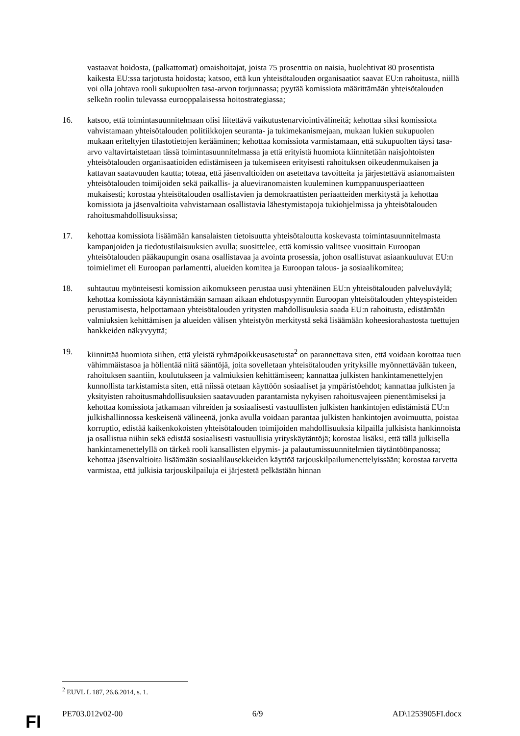vastaavat hoidosta, (palkattomat) omaishoitajat, joista 75 prosenttia on naisia, huolehtivat 80 prosentista kaikesta EU:ssa tarjotusta hoidosta; katsoo, että kun yhteisötalouden organisaatiot saavat EU:n rahoitusta, niillä voi olla johtava rooli sukupuolten tasa-arvon torjunnassa; pyytää komissiota määrittämään yhteisötalouden selkeän roolin tulevassa eurooppalaisessa hoitostrategiassa;
16. katsoo, että toimintasuunnitelmaan olisi liitettävä vaikutustenarviointivälineitä; kehottaa siksi komissiota vahvistamaan yhteisötalouden politiikkojen seuranta- ja tukimekanismejaan, mukaan lukien sukupuolen mukaan eriteltyjen tilastotietojen kerääminen; kehottaa komissiota varmistamaan, että sukupuolten täysi tasa-arvo valtavirtaistetaan tässä toimintasuunnitelmassa ja että erityistä huomiota kiinnitetään naisjohtoisten yhteisötalouden organisaatioiden edistämiseen ja tukemiseen erityisesti rahoituksen oikeudenmukaisen ja kattavan saatavuuden kautta; toteaa, että jäsenvaltioiden on asetettava tavoitteita ja järjestettävä asianomaisten yhteisötalouden toimijoiden sekä paikallis- ja alueviranomaisten kuuleminen kumppanuusperiaatteen mukaisesti; korostaa yhteisötalouden osallistavien ja demokraattisten periaatteiden merkitystä ja kehottaa komissiota ja jäsenvaltioita vahvistamaan osallistavia lähestymistapoja tukiohjelmissa ja yhteisötalouden rahoitusmahdollisuuksissa;
17. kehottaa komissiota lisäämään kansalaisten tietoisuutta yhteisötaloutta koskevasta toimintasuunnitelmasta kampanjoiden ja tiedotustilaisuuksien avulla; suosittelee, että komissio valitsee vuosittain Euroopan yhteisötalouden pääkaupungin osana osallistavaa ja avointa prosessia, johon osallistuvat asiaankuuluvat EU:n toimielimet eli Euroopan parlamentti, alueiden komitea ja Euroopan talous- ja sosiaalikomitea;
18. suhtautuu myönteisesti komission aikomukseen perustaa uusi yhtenäinen EU:n yhteisötalouden palveluväylä; kehottaa komissiota käynnistämään samaan aikaan ehdotuspyynnön Euroopan yhteisötalouden yhteyspisteiden perustamisesta, helpottamaan yhteisötalouden yritysten mahdollisuuksia saada EU:n rahoitusta, edistämään valmiuksien kehittämisen ja alueiden välisen yhteistyön merkitystä sekä lisäämään koheesiorahastosta tuettujen hankkeiden näkyvyyttä;
19. kiinnittää huomiota siihen, että yleistä ryhmäpoikkeusasetusta<sup>2</sup> on parannettava siten, että voidaan korottaa tuen vähimmäistasoa ja höllentää niitä sääntöjä, joita sovelletaan yhteisötalouden yrityksille myönnettävään tukeen, rahoituksen saantiin, koulutukseen ja valmiuksien kehittämiseen; kannattaa julkisten hankintamenettelyjen kunnollista tarkistamista siten, että niissä otetaan käyttöön sosiaaliset ja ympäristöehdot; kannattaa julkisten ja yksityisten rahoitusmahdollisuuksien saatavuuden parantamista nykyisen rahoitusvajeen pienentämiseksi ja kehottaa komissiota jatkamaan vihreiden ja sosiaalisesti vastuullisten julkisten hankintojen edistämistä EU:n julkishallinnossa keskeisenä välineenä, jonka avulla voidaan parantaa julkisten hankintojen avoimuutta, poistaa korruptio, edistää kaikenkokoisten yhteisötalouden toimijoiden mahdollisuuksia kilpailla julkisista hankinnoista ja osallistua niihin sekä edistää sosiaalisesti vastuullisia yrityskäytäntöjä; korostaa lisäksi, että tällä julkisella hankintamenettelyllä on tärkeä rooli kansallisten elpymis- ja palautumissuunnitelmien täytäntöönpanossa; kehottaa jäsenvaltioita lisäämään sosiaalilausekkeiden käyttöä tarjouskilpailumenettelyissään; korostaa tarvetta varmistaa, että julkisia tarjouskilpailuja ei järjestetä pelkästään hinnan
<sup>2</sup> EUVL L 187, 26.6.2014, s. 1.
PE703.012v02-00 6/9 AD\1253905FI.docx
FI